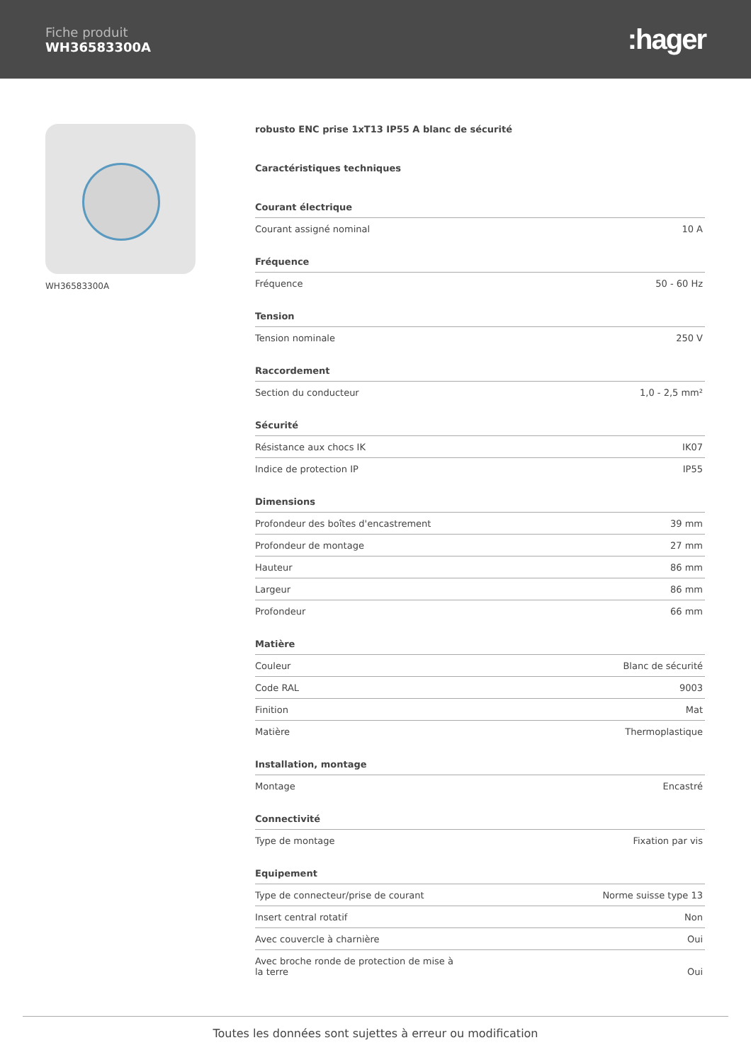Fiche produit
WH36583300A
:hager
WH36583300A robusto ENC prise 1xT13 IP55 A blanc de sécurité
Caractéristiques techniques
Courant électrique
| Courant assigné nominal | 10 A |
Fréquence
| Fréquence | 50 - 60 Hz |
Tension
| Tension nominale | 250 V |
Raccordement
| Section du conducteur | 1,0 - 2,5 mm² |
Sécurité
| Résistance aux chocs IK | IK07 |
| Indice de protection IP | IP55 |
Dimensions
| Profondeur des boîtes d'encastrement | 39 mm |
| Profondeur de montage | 27 mm |
| Hauteur | 86 mm |
| Largeur | 86 mm |
| Profondeur | 66 mm |
Matière
| Couleur | Blanc de sécurité |
| Code RAL | 9003 |
| Finition | Mat |
| Matière | Thermoplastique |
Installation, montage
| Montage | Encastré |
Connectivité
| Type de montage | Fixation par vis |
Equipement
| Type de connecteur/prise de courant | Norme suisse type 13 |
| Insert central rotatif | Non |
| Avec couvercle à charnière | Oui |
| Avec broche ronde de protection de mise à la terre | Oui |
Toutes les données sont sujettes à erreur ou modification